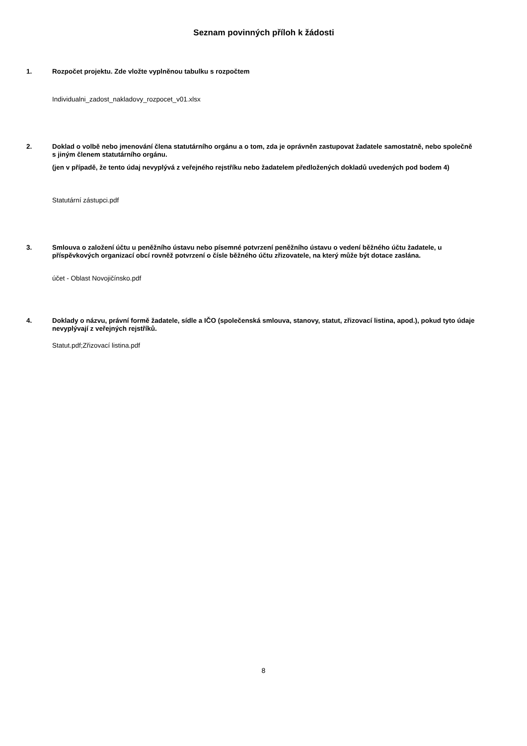Seznam povinných příloh k žádosti
1. Rozpočet projektu. Zde vložte vyplněnou tabulku s rozpočtem
Individualni_zadost_nakladovy_rozpocet_v01.xlsx
2. Doklad o volbě nebo jmenování člena statutárního orgánu a o tom, zda je oprávněn zastupovat žadatele samostatně, nebo společně s jiným členem statutárního orgánu.
(jen v případě, že tento údaj nevyplývá z veřejného rejstříku nebo žadatelem předložených dokladů uvedených pod bodem 4)
Statutární zástupci.pdf
3. Smlouva o založení účtu u peněžního ústavu nebo písemné potvrzení peněžního ústavu o vedení běžného účtu žadatele, u příspěvkových organizací obcí rovněž potvrzení o čísle běžného účtu zřizovatele, na který může být dotace zaslána.
účet - Oblast Novojičínsko.pdf
4. Doklady o názvu, právní formě žadatele, sídle a IČO (společenská smlouva, stanovy, statut, zřizovací listina, apod.), pokud tyto údaje nevyplývají z veřejných rejstříků.
Statut.pdf;Zřizovací listina.pdf
8